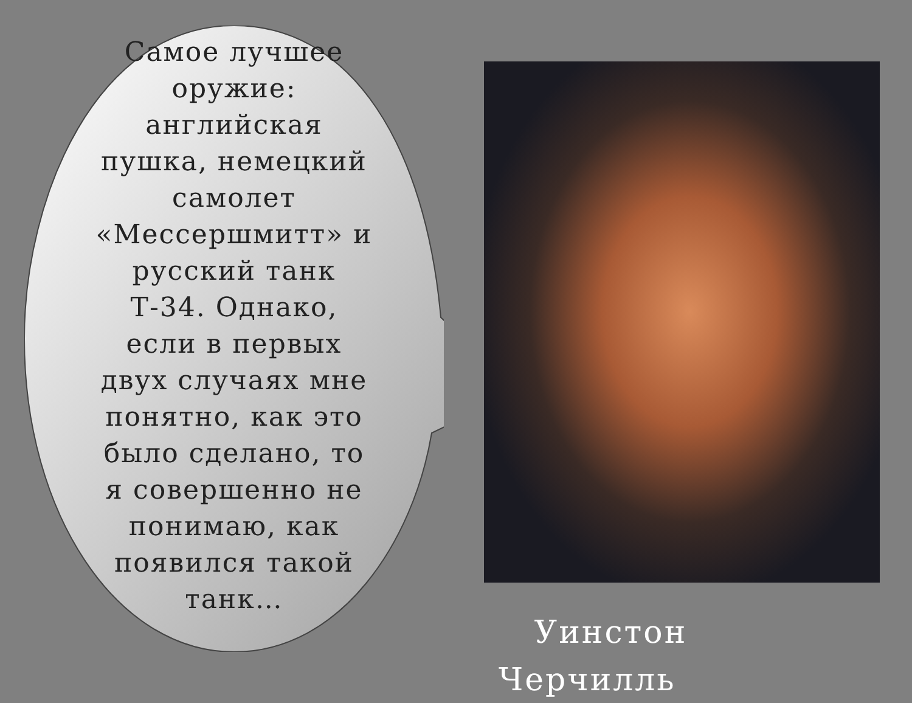Самое лучшее оружие: английская пушка, немецкий самолет «Мессершмитт» и русский танк Т-34. Однако, если в первых двух случаях мне понятно, как это было сделано, то я совершенно не понимаю, как появился такой танк…
Уинстон
Черчилль